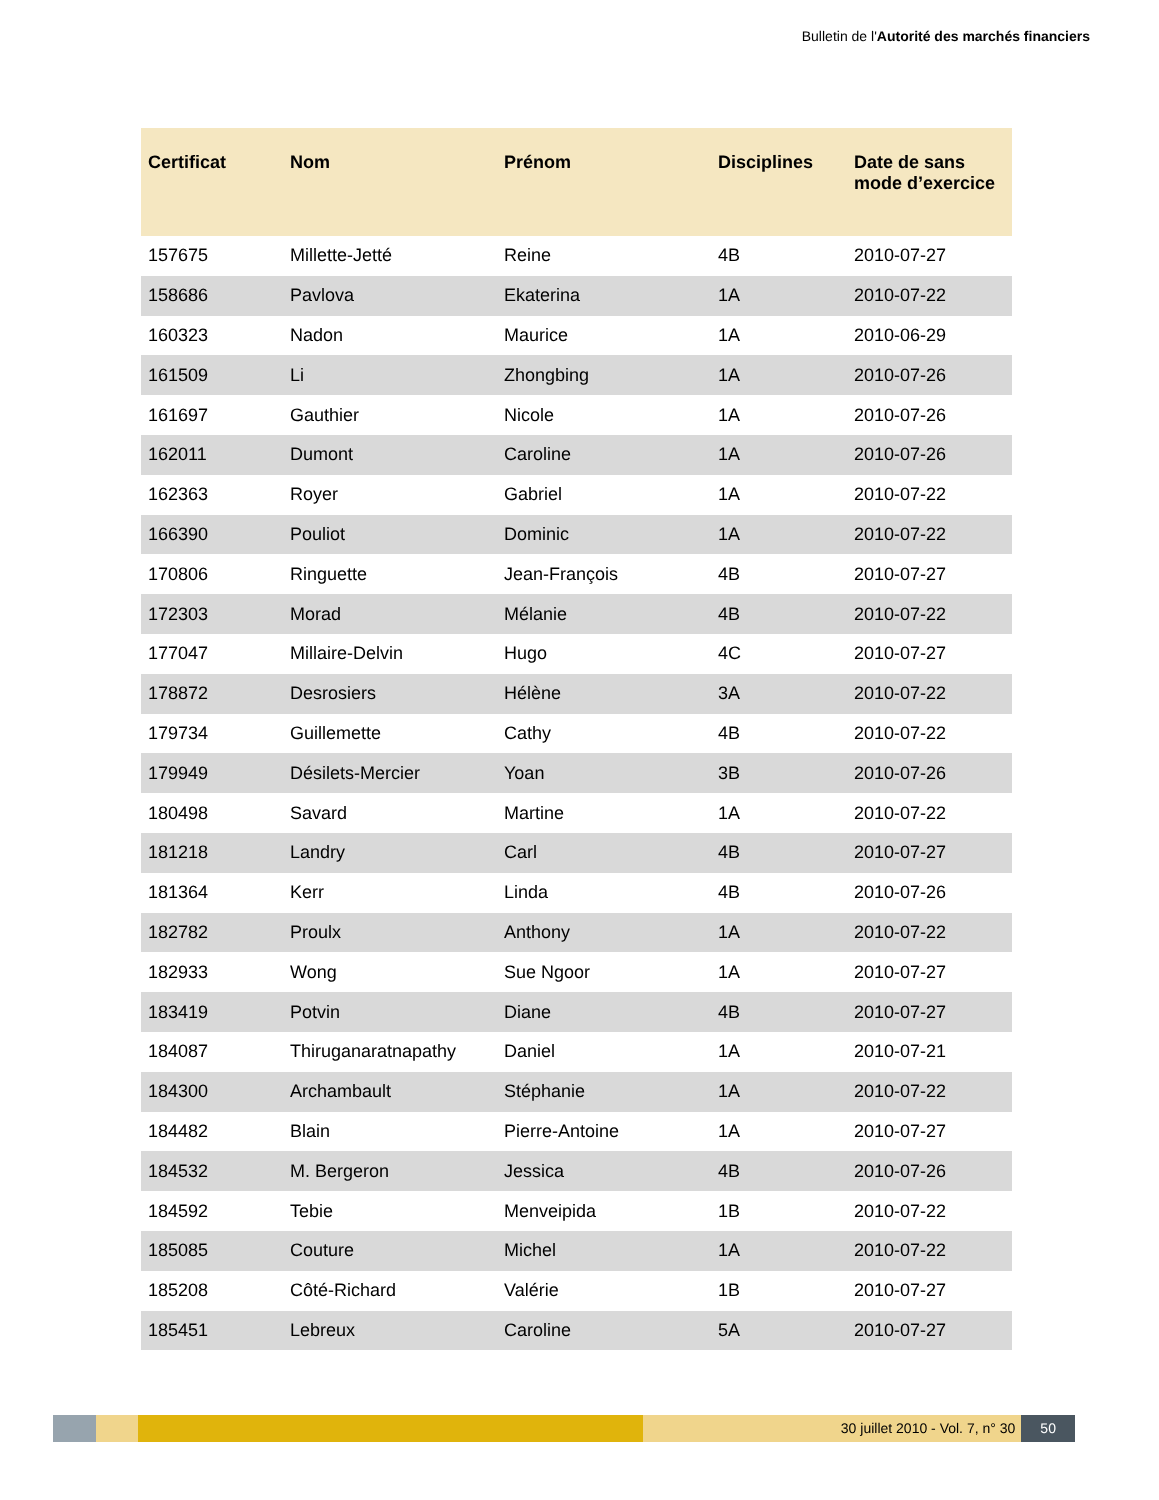Bulletin de l'Autorité des marchés financiers
| Certificat | Nom | Prénom | Disciplines | Date de sans mode d’exercice |
| --- | --- | --- | --- | --- |
| 157675 | Millette-Jetté | Reine | 4B | 2010-07-27 |
| 158686 | Pavlova | Ekaterina | 1A | 2010-07-22 |
| 160323 | Nadon | Maurice | 1A | 2010-06-29 |
| 161509 | Li | Zhongbing | 1A | 2010-07-26 |
| 161697 | Gauthier | Nicole | 1A | 2010-07-26 |
| 162011 | Dumont | Caroline | 1A | 2010-07-26 |
| 162363 | Royer | Gabriel | 1A | 2010-07-22 |
| 166390 | Pouliot | Dominic | 1A | 2010-07-22 |
| 170806 | Ringuette | Jean-François | 4B | 2010-07-27 |
| 172303 | Morad | Mélanie | 4B | 2010-07-22 |
| 177047 | Millaire-Delvin | Hugo | 4C | 2010-07-27 |
| 178872 | Desrosiers | Hélène | 3A | 2010-07-22 |
| 179734 | Guillemette | Cathy | 4B | 2010-07-22 |
| 179949 | Désilets-Mercier | Yoan | 3B | 2010-07-26 |
| 180498 | Savard | Martine | 1A | 2010-07-22 |
| 181218 | Landry | Carl | 4B | 2010-07-27 |
| 181364 | Kerr | Linda | 4B | 2010-07-26 |
| 182782 | Proulx | Anthony | 1A | 2010-07-22 |
| 182933 | Wong | Sue Ngoor | 1A | 2010-07-27 |
| 183419 | Potvin | Diane | 4B | 2010-07-27 |
| 184087 | Thiruganaratnapathy | Daniel | 1A | 2010-07-21 |
| 184300 | Archambault | Stéphanie | 1A | 2010-07-22 |
| 184482 | Blain | Pierre-Antoine | 1A | 2010-07-27 |
| 184532 | M. Bergeron | Jessica | 4B | 2010-07-26 |
| 184592 | Tebie | Menveipida | 1B | 2010-07-22 |
| 185085 | Couture | Michel | 1A | 2010-07-22 |
| 185208 | Côté-Richard | Valérie | 1B | 2010-07-27 |
| 185451 | Lebreux | Caroline | 5A | 2010-07-27 |
30 juillet 2010 - Vol. 7, n° 30 50